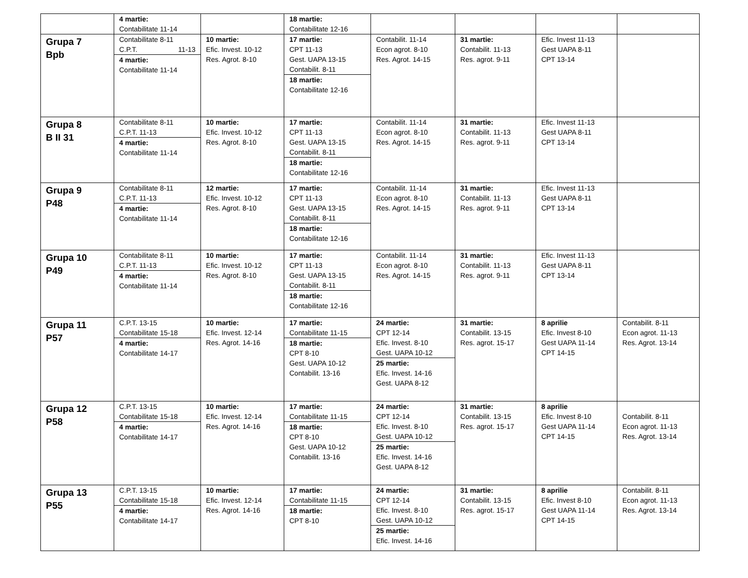| | 4 martie: Contabilitate 11-14 | | 18 martie: Contabilitate 12-16 | | | | |
| Grupa 7 Bpb | Contabilitate 8-11 C.P.T. 11-13 4 martie: Contabilitate 11-14 | 10 martie: Efic. Invest. 10-12 Res. Agrot. 8-10 | 17 martie: CPT 11-13 Gest. UAPA 13-15 Contabilit. 8-11 18 martie: Contabilitate 12-16 | Contabilit. 11-14 Econ agrot. 8-10 Res. Agrot. 14-15 | 31 martie: Contabilit. 11-13 Res. agrot. 9-11 | Efic. Invest 11-13 Gest UAPA 8-11 CPT 13-14 | |
| Grupa 8 B II 31 | Contabilitate 8-11 C.P.T. 11-13 4 martie: Contabilitate 11-14 | 10 martie: Efic. Invest. 10-12 Res. Agrot. 8-10 | 17 martie: CPT 11-13 Gest. UAPA 13-15 Contabilit. 8-11 18 martie: Contabilitate 12-16 | Contabilit. 11-14 Econ agrot. 8-10 Res. Agrot. 14-15 | 31 martie: Contabilit. 11-13 Res. agrot. 9-11 | Efic. Invest 11-13 Gest UAPA 8-11 CPT 13-14 | |
| Grupa 9 P48 | Contabilitate 8-11 C.P.T. 11-13 4 martie: Contabilitate 11-14 | 12 martie: Efic. Invest. 10-12 Res. Agrot. 8-10 | 17 martie: CPT 11-13 Gest. UAPA 13-15 Contabilit. 8-11 18 martie: Contabilitate 12-16 | Contabilit. 11-14 Econ agrot. 8-10 Res. Agrot. 14-15 | 31 martie: Contabilit. 11-13 Res. agrot. 9-11 | Efic. Invest 11-13 Gest UAPA 8-11 CPT 13-14 | |
| Grupa 10 P49 | Contabilitate 8-11 C.P.T. 11-13 4 martie: Contabilitate 11-14 | 10 martie: Efic. Invest. 10-12 Res. Agrot. 8-10 | 17 martie: CPT 11-13 Gest. UAPA 13-15 Contabilit. 8-11 18 martie: Contabilitate 12-16 | Contabilit. 11-14 Econ agrot. 8-10 Res. Agrot. 14-15 | 31 martie: Contabilit. 11-13 Res. agrot. 9-11 | Efic. Invest 11-13 Gest UAPA 8-11 CPT 13-14 | |
| Grupa 11 P57 | C.P.T. 13-15 Contabilitate 15-18 4 martie: Contabilitate 14-17 | 10 martie: Efic. Invest. 12-14 Res. Agrot. 14-16 | 17 martie: Contabilitate 11-15 18 martie: CPT 8-10 Gest. UAPA 10-12 Contabilit. 13-16 | 24 martie: CPT 12-14 Efic. Invest. 8-10 Gest. UAPA 10-12 25 martie: Efic. Invest. 14-16 Gest. UAPA 8-12 | 31 martie: Contabilit. 13-15 Res. agrot. 15-17 | 8 aprilie Efic. Invest 8-10 Gest UAPA 11-14 CPT 14-15 | Contabilit. 8-11 Econ agrot. 11-13 Res. Agrot. 13-14 |
| Grupa 12 P58 | C.P.T. 13-15 Contabilitate 15-18 4 martie: Contabilitate 14-17 | 10 martie: Efic. Invest. 12-14 Res. Agrot. 14-16 | 17 martie: Contabilitate 11-15 18 martie: CPT 8-10 Gest. UAPA 10-12 Contabilit. 13-16 | 24 martie: CPT 12-14 Efic. Invest. 8-10 Gest. UAPA 10-12 25 martie: Efic. Invest. 14-16 Gest. UAPA 8-12 | 31 martie: Contabilit. 13-15 Res. agrot. 15-17 | 8 aprilie Efic. Invest 8-10 Gest UAPA 11-14 CPT 14-15 | Contabilit. 8-11 Econ agrot. 11-13 Res. Agrot. 13-14 |
| Grupa 13 P55 | C.P.T. 13-15 Contabilitate 15-18 4 martie: Contabilitate 14-17 | 10 martie: Efic. Invest. 12-14 Res. Agrot. 14-16 | 17 martie: Contabilitate 11-15 18 martie: CPT 8-10 | 24 martie: CPT 12-14 Efic. Invest. 8-10 Gest. UAPA 10-12 25 martie: Efic. Invest. 14-16 | 31 martie: Contabilit. 13-15 Res. agrot. 15-17 | 8 aprilie Efic. Invest 8-10 Gest UAPA 11-14 CPT 14-15 | Contabilit. 8-11 Econ agrot. 11-13 Res. Agrot. 13-14 |